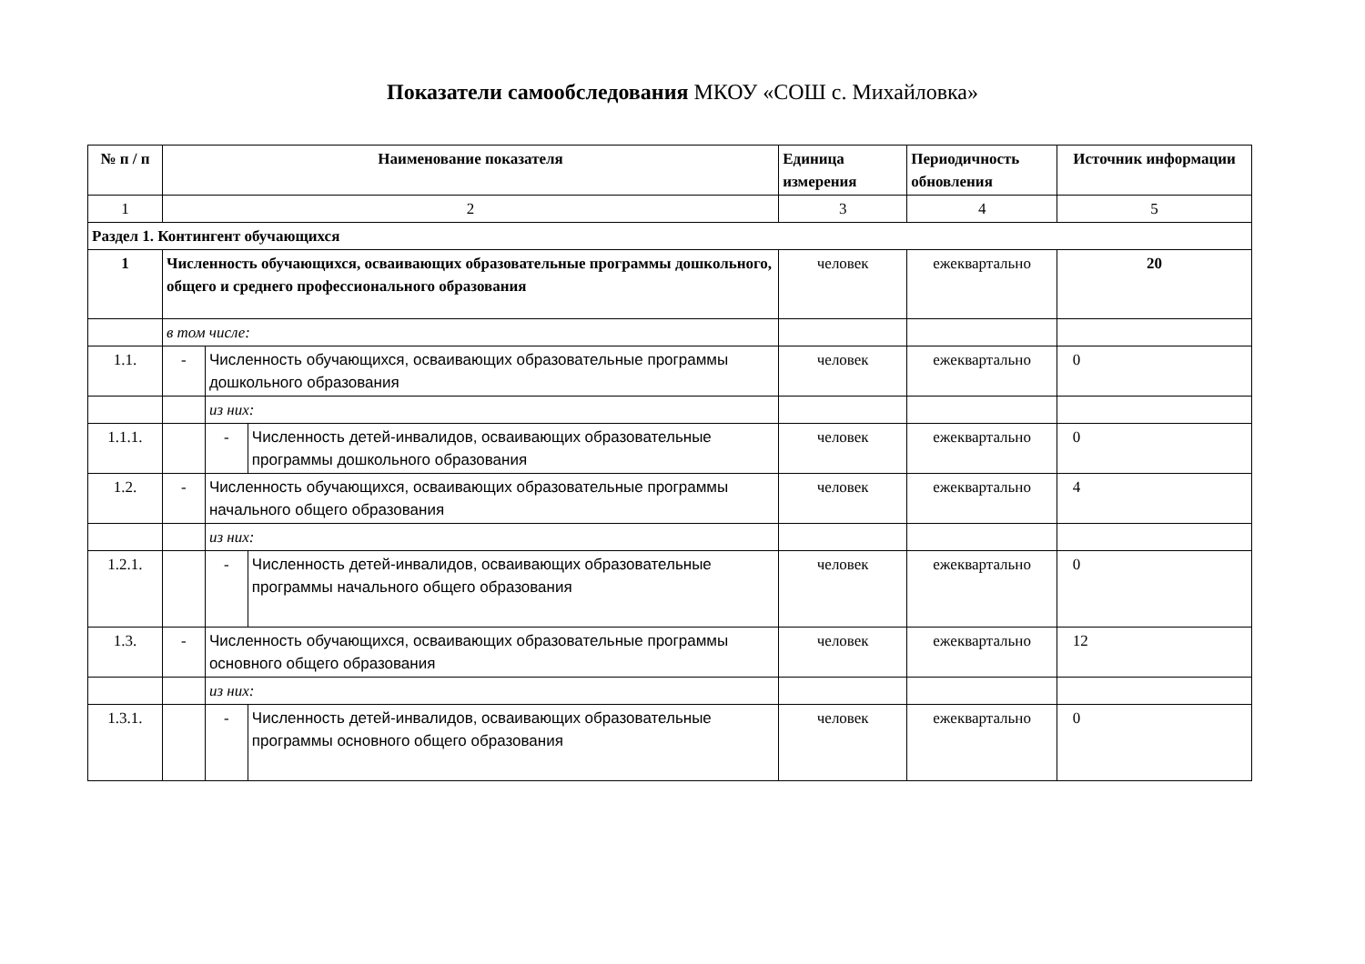Показатели самообследования МКОУ «СОШ с. Михайловка»
| № п / п | Наименование показателя | | | Единица измерения | Периодичность обновления | Источник информации |
| --- | --- | --- | --- | --- | --- | --- |
| 1 | 2 | | | 3 | 4 | 5 |
| Раздел 1. Контингент обучающихся | | | | | | |
| 1 | Численность обучающихся, осваивающих образовательные программы дошкольного, общего и среднего профессионального образования | | | человек | ежеквартально | 20 |
| | в том числе: | | | | | |
| 1.1. | - | Численность обучающихся, осваивающих образовательные программы дошкольного образования | | человек | ежеквартально | 0 |
| | | из них: | | | | |
| 1.1.1. | | - | Численность детей-инвалидов, осваивающих образовательные программы дошкольного образования | человек | ежеквартально | 0 |
| 1.2. | - | Численность обучающихся, осваивающих образовательные программы начального общего образования | | человек | ежеквартально | 4 |
| | | из них: | | | | |
| 1.2.1. | | - | Численность детей-инвалидов, осваивающих образовательные программы начального общего образования | человек | ежеквартально | 0 |
| 1.3. | - | Численность обучающихся, осваивающих образовательные программы основного общего образования | | человек | ежеквартально | 12 |
| | | из них: | | | | |
| 1.3.1. | | - | Численность детей-инвалидов, осваивающих образовательные программы основного общего образования | человек | ежеквартально | 0 |